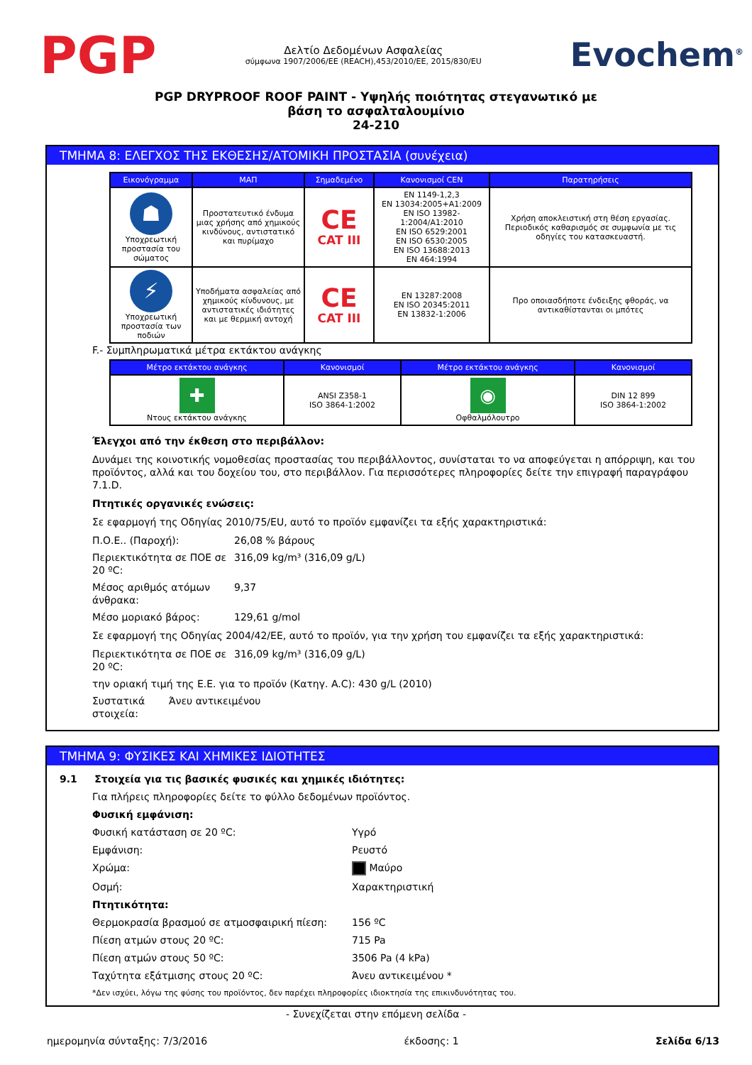PGP
Δελτίο Δεδομένων Ασφαλείας
σύμφωνα 1907/2006/ΕΕ (REACH),453/2010/ΕΕ, 2015/830/EU
Evochem<sup>®</sup>
PGP DRYPROOF ROOF PAINT - Υψηλής ποιότητας στεγανωτικό με
βάση το ασφαλταλουμίνιο
24-210
ΤΜΗΜΑ 8: ΕΛΕΓΧΟΣ ΤΗΣ ΕΚΘΕΣΗΣ/ΑΤΟΜΙΚΗ ΠΡΟΣΤΑΣΙΑ (συνέχεια)
| Εικονόγραμμα | ΜΑΠ | Σημαδεμένο | Κανονισμοί CEN | Παρατηρήσεις |
| --- | --- | --- | --- | --- |
| ☗ Υποχρεωτική προστασία του σώματος | Προστατευτικό ένδυμα μιας χρήσης από χημικούς κινδύνους, αντιστατικό και πυρίμαχο | CE CAT III | EN 1149-1,2,3 EN 13034:2005+A1:2009 EN ISO 13982-1:2004/A1:2010 EN ISO 6529:2001 EN ISO 6530:2005 EN ISO 13688:2013 EN 464:1994 | Χρήση αποκλειστική στη θέση εργασίας. Περιοδικός καθαρισμός σε συμφωνία με τις οδηγίες του κατασκευαστή. |
| ⚡ Υποχρεωτική προστασία των ποδιών | Υποδήματα ασφαλείας από χημικούς κίνδυνους, με αντιστατικές ιδιότητες και με θερμική αντοχή | CE CAT III | EN 13287:2008 EN ISO 20345:2011 EN 13832-1:2006 | Προ οποιασδήποτε ένδειξης φθοράς, να αντικαθίστανται οι μπότες |
F.- Συμπληρωματικά μέτρα εκτάκτου ανάγκης
| Μέτρο εκτάκτου ανάγκης | Κανονισμοί | Μέτρο εκτάκτου ανάγκης | Κανονισμοί |
| --- | --- | --- | --- |
| ✚ Ντους εκτάκτου ανάγκης | ANSI Z358-1 ISO 3864-1:2002 | ◉ Οφθαλμόλουτρο | DIN 12 899 ISO 3864-1:2002 |
Έλεγχοι από την έκθεση στο περιβάλλον:
Δυνάμει της κοινοτικής νομοθεσίας προστασίας του περιβάλλοντος, συνίσταται το να αποφεύγεται η απόρριψη, και του προϊόντος, αλλά και του δοχείου του, στο περιβάλλον. Για περισσότερες πληροφορίες δείτε την επιγραφή παραγράφου 7.1.D.
Πτητικές οργανικές ενώσεις:
Σε εφαρμογή της Οδηγίας 2010/75/EU, αυτό το προϊόν εμφανίζει τα εξής χαρακτηριστικά:
Π.Ο.Ε.. (Παροχή): 26,08 % βάρους
Περιεκτικότητα σε ΠΟΕ σε 20 ºC:
316,09 kg/m³ (316,09 g/L)
Μέσος αριθμός ατόμων άνθρακα:
9,37
Μέσο μοριακό βάρος: 129,61 g/mol
Σε εφαρμογή της Οδηγίας 2004/42/ΕΕ, αυτό το προϊόν, για την χρήση του εμφανίζει τα εξής χαρακτηριστικά:
Περιεκτικότητα σε ΠΟΕ σε 20 ºC:
316,09 kg/m³ (316,09 g/L)
την οριακή τιμή της Ε.Ε. για το προϊόν (Κατηγ. A.C): 430 g/L (2010)
Συστατικά στοιχεία:
Άνευ αντικειμένου
ΤΜΗΜΑ 9: ΦΥΣΙΚΕΣ ΚΑΙ ΧΗΜΙΚΕΣ ΙΔΙΟΤΗΤΕΣ
9.1 Στοιχεία για τις βασικές φυσικές και χημικές ιδιότητες:
Για πλήρεις πληροφορίες δείτε το φύλλο δεδομένων προϊόντος.
Φυσική εμφάνιση:
Φυσική κατάσταση σε 20 ºC: Υγρό
Εμφάνιση: Ρευστό
Χρώμα: Μαύρο
Οσμή: Χαρακτηριστική
Πτητικότητα:
Θερμοκρασία βρασμού σε ατμοσφαιρική πίεση: 156 ºC
Πίεση ατμών στους 20 ºC: 715 Pa
Πίεση ατμών στους 50 ºC: 3506 Pa (4 kPa)
Ταχύτητα εξάτμισης στους 20 ºC: Άνευ αντικειμένου *
*Δεν ισχύει, λόγω της φύσης του προϊόντος, δεν παρέχει πληροφορίες ιδιοκτησία της επικινδυνότητας του.
- Συνεχίζεται στην επόμενη σελίδα -
ημερομηνία σύνταξης: 7/3/2016 έκδοσης: 1 Σελίδα 6/13